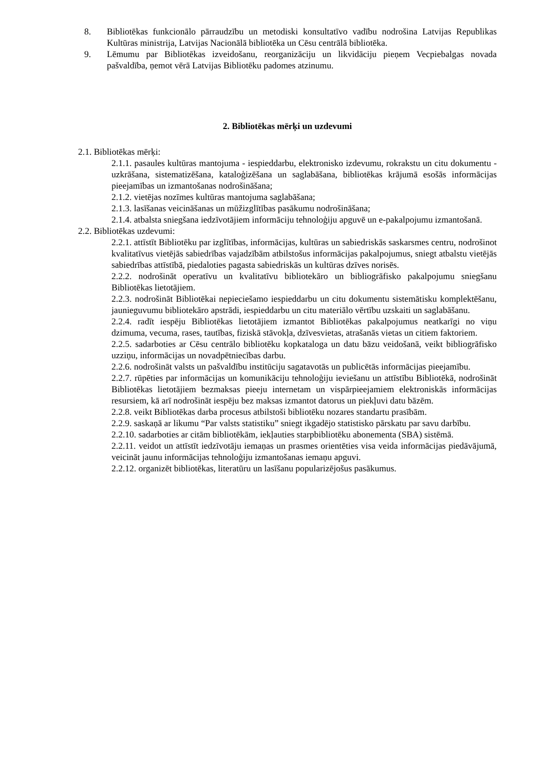8. Bibliotēkas funkcionālo pārraudzību un metodiski konsultatīvo vadību nodrošina Latvijas Republikas Kultūras ministrija, Latvijas Nacionālā bibliotēka un Cēsu centrālā bibliotēka.
9. Lēmumu par Bibliotēkas izveidošanu, reorganizāciju un likvidāciju pieņem Vecpiebalgas novada pašvaldība, ņemot vērā Latvijas Bibliotēku padomes atzinumu.
2. Bibliotēkas mērķi un uzdevumi
2.1. Bibliotēkas mērķi:
2.1.1. pasaules kultūras mantojuma - iespieddarbu, elektronisko izdevumu, rokrakstu un citu dokumentu - uzkrāšana, sistematizēšana, kataloģizēšana un saglabāšana, bibliotēkas krājumā esošās informācijas pieejamības un izmantošanas nodrošināšana;
2.1.2. vietējas nozīmes kultūras mantojuma saglabāšana;
2.1.3. lasīšanas veicināšanas un mūžizglītības pasākumu nodrošināšana;
2.1.4. atbalsta sniegšana iedzīvotājiem informāciju tehnoloģiju apguvē un e-pakalpojumu izmantošanā.
2.2. Bibliotēkas uzdevumi:
2.2.1. attīstīt Bibliotēku par izglītības, informācijas, kultūras un sabiedriskās saskarsmes centru, nodrošinot kvalitatīvus vietējās sabiedrības vajadzībām atbilstošus informācijas pakalpojumus, sniegt atbalstu vietējās sabiedrības attīstībā, piedaloties pagasta sabiedriskās un kultūras dzīves norisēs.
2.2.2. nodrošināt operatīvu un kvalitatīvu bibliotekāro un bibliogrāfisko pakalpojumu sniegšanu Bibliotēkas lietotājiem.
2.2.3. nodrošināt Bibliotēkai nepieciešamo iespieddarbu un citu dokumentu sistemātisku komplektēšanu, jaunieguvumu bibliotekāro apstrādi, iespieddarbu un citu materiālo vērtību uzskaiti un saglabāšanu.
2.2.4. radīt iespēju Bibliotēkas lietotājiem izmantot Bibliotēkas pakalpojumus neatkarīgi no viņu dzimuma, vecuma, rases, tautības, fiziskā stāvokļa, dzīvesvietas, atrašanās vietas un citiem faktoriem.
2.2.5. sadarboties ar Cēsu centrālo bibliotēku kopkataloga un datu bāzu veidošanā, veikt bibliogrāfisko uzziņu, informācijas un novadpētniecības darbu.
2.2.6. nodrošināt valsts un pašvaldību institūciju sagatavotās un publicētās informācijas pieejamību.
2.2.7. rūpēties par informācijas un komunikāciju tehnoloģiju ieviešanu un attīstību Bibliotēkā, nodrošināt Bibliotēkas lietotājiem bezmaksas pieeju internetam un vispārpieejamiem elektroniskās informācijas resursiem, kā arī nodrošināt iespēju bez maksas izmantot datorus un piekļuvi datu bāzēm.
2.2.8. veikt Bibliotēkas darba procesus atbilstoši bibliotēku nozares standartu prasībām.
2.2.9. saskaņā ar likumu “Par valsts statistiku” sniegt ikgadējo statistisko pārskatu par savu darbību.
2.2.10. sadarboties ar citām bibliotēkām, iekļauties starpbibliotēku abonementa (SBA) sistēmā.
2.2.11. veidot un attīstīt iedzīvotāju iemaņas un prasmes orientēties visa veida informācijas piedāvājumā, veicināt jaunu informācijas tehnoloģiju izmantošanas iemaņu apguvi.
2.2.12. organizēt bibliotēkas, literatūru un lasīšanu popularizējošus pasākumus.